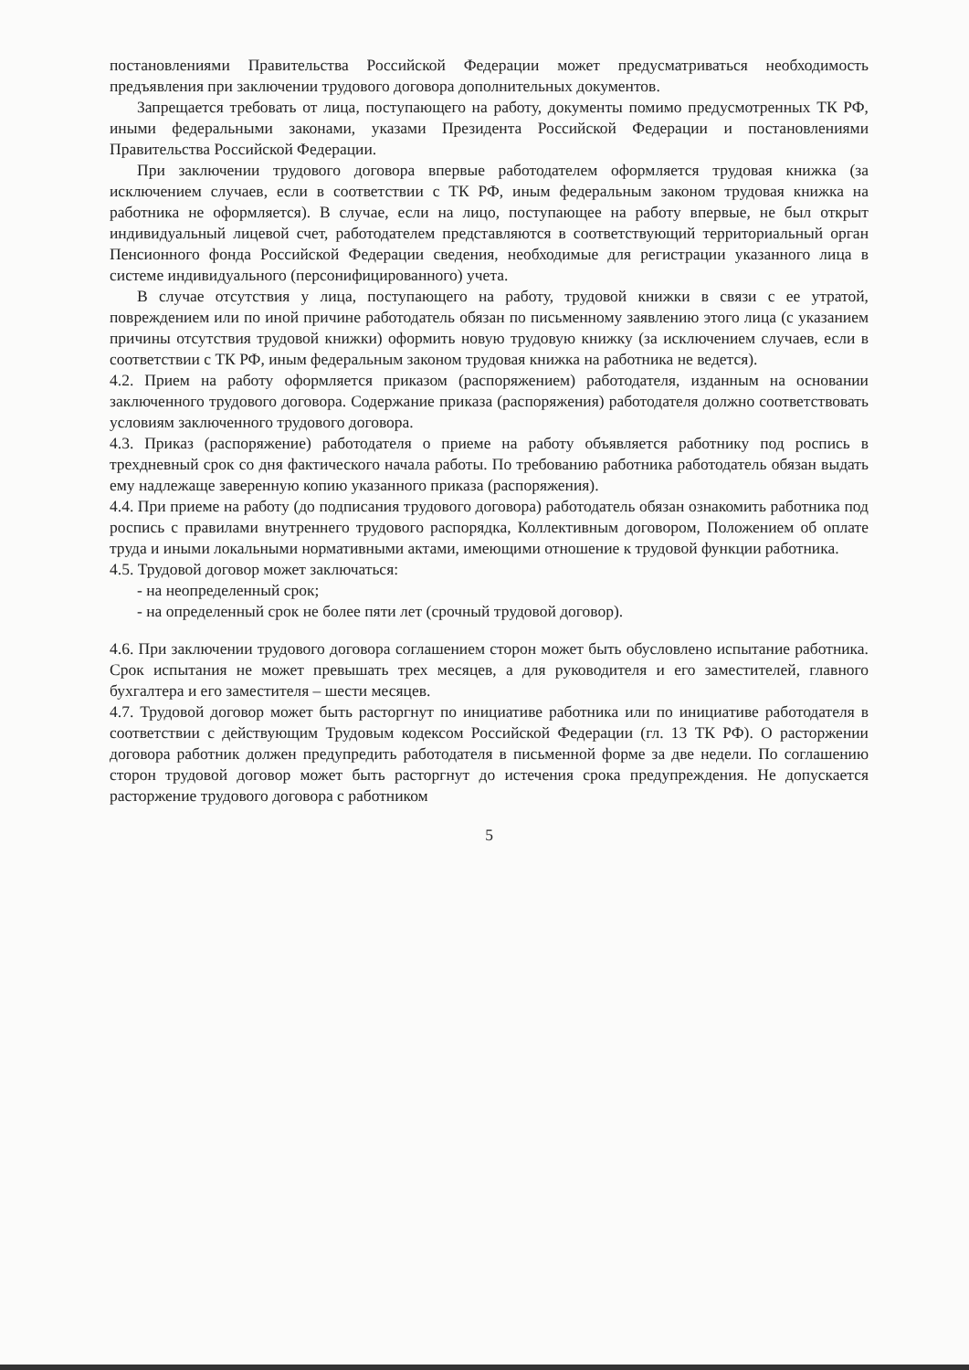постановлениями Правительства Российской Федерации может предусматриваться необходимость предъявления при заключении трудового договора дополнительных документов.
Запрещается требовать от лица, поступающего на работу, документы помимо предусмотренных ТК РФ, иными федеральными законами, указами Президента Российской Федерации и постановлениями Правительства Российской Федерации.
При заключении трудового договора впервые работодателем оформляется трудовая книжка (за исключением случаев, если в соответствии с ТК РФ, иным федеральным законом трудовая книжка на работника не оформляется). В случае, если на лицо, поступающее на работу впервые, не был открыт индивидуальный лицевой счет, работодателем представляются в соответствующий территориальный орган Пенсионного фонда Российской Федерации сведения, необходимые для регистрации указанного лица в системе индивидуального (персонифицированного) учета.
В случае отсутствия у лица, поступающего на работу, трудовой книжки в связи с ее утратой, повреждением или по иной причине работодатель обязан по письменному заявлению этого лица (с указанием причины отсутствия трудовой книжки) оформить новую трудовую книжку (за исключением случаев, если в соответствии с ТК РФ, иным федеральным законом трудовая книжка на работника не ведется).
4.2. Прием на работу оформляется приказом (распоряжением) работодателя, изданным на основании заключенного трудового договора. Содержание приказа (распоряжения) работодателя должно соответствовать условиям заключенного трудового договора.
4.3. Приказ (распоряжение) работодателя о приеме на работу объявляется работнику под роспись в трехдневный срок со дня фактического начала работы. По требованию работника работодатель обязан выдать ему надлежаще заверенную копию указанного приказа (распоряжения).
4.4. При приеме на работу (до подписания трудового договора) работодатель обязан ознакомить работника под роспись с правилами внутреннего трудового распорядка, Коллективным договором, Положением об оплате труда и иными локальными нормативными актами, имеющими отношение к трудовой функции работника.
4.5. Трудовой договор может заключаться:
- на неопределенный срок;
- на определенный срок не более пяти лет (срочный трудовой договор).
4.6. При заключении трудового договора соглашением сторон может быть обусловлено испытание работника. Срок испытания не может превышать трех месяцев, а для руководителя и его заместителей, главного бухгалтера и его заместителя – шести месяцев.
4.7. Трудовой договор может быть расторгнут по инициативе работника или по инициативе работодателя в соответствии с действующим Трудовым кодексом Российской Федерации (гл. 13 ТК РФ). О расторжении договора работник должен предупредить работодателя в письменной форме за две недели. По соглашению сторон трудовой договор может быть расторгнут до истечения срока предупреждения. Не допускается расторжение трудового договора с работником
5